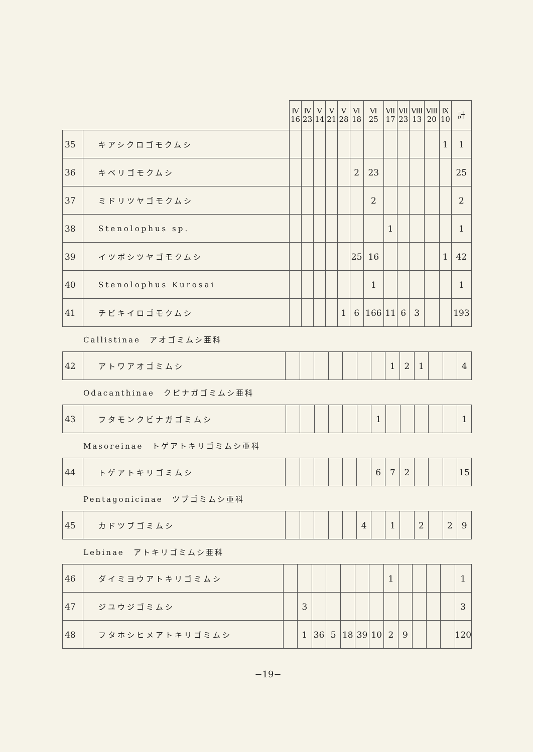| | | Ⅳ 16 | Ⅳ 23 | Ⅴ 14 | Ⅴ 21 | Ⅴ 28 | Ⅵ 18 | Ⅵ 25 | Ⅶ 17 | Ⅶ 23 | Ⅷ 13 | Ⅷ 20 | Ⅸ 10 | 計 |
| --- | --- | --- | --- | --- | --- | --- | --- | --- | --- | --- | --- | --- | --- | --- |
| 35 | キアシクロゴモクムシ | | | | | | | | | | | | 1 | 1 |
| 36 | キベリゴモクムシ | | | | | | 2 | 23 | | | | | | 25 |
| 37 | ミドリツヤゴモクムシ | | | | | | | 2 | | | | | | 2 |
| 38 | Stenolophus sp. | | | | | | | | 1 | | | | | 1 |
| 39 | イツボシツヤゴモクムシ | | | | | | 25 | 16 | | | | | 1 | 42 |
| 40 | Stenolophus Kurosai | | | | | | | 1 | | | | | | 1 |
| 41 | チビキイロゴモクムシ | | | | | 1 | 6 | 166 | 11 | 6 | 3 | | | 193 |
Callistinae　アオゴミムシ亜科
| 42 | アトワアオゴミムシ | | | | | | | | 1 | 2 | 1 | | | 4 |
Odacanthinae　クビナガゴミムシ亜科
| 43 | フタモンクビナガゴミムシ | | | | | | | 1 | | | | | | 1 |
Masoreinae　トゲアトキリゴミムシ亜科
| 44 | トゲアトキリゴミムシ | | | | | | | 6 | 7 | 2 | | | | 15 |
Pentagonicinae　ツブゴミムシ亜科
| 45 | カドツブゴミムシ | | | | | | 4 | | 1 | | 2 | | 2 | 9 |
Lebinae　アトキリゴミムシ亜科
| 46 | ダイミヨウアトキリゴミムシ | | | | | | | | 1 | | | | | 1 |
| 47 | ジユウジゴミムシ | | 3 | | | | | | | | | | | 3 |
| 48 | フタホシヒメアトキリゴミムシ | | 1 | 36 | 5 | 18 | 39 | 10 | 2 | 9 | | | | 120 |
−19−